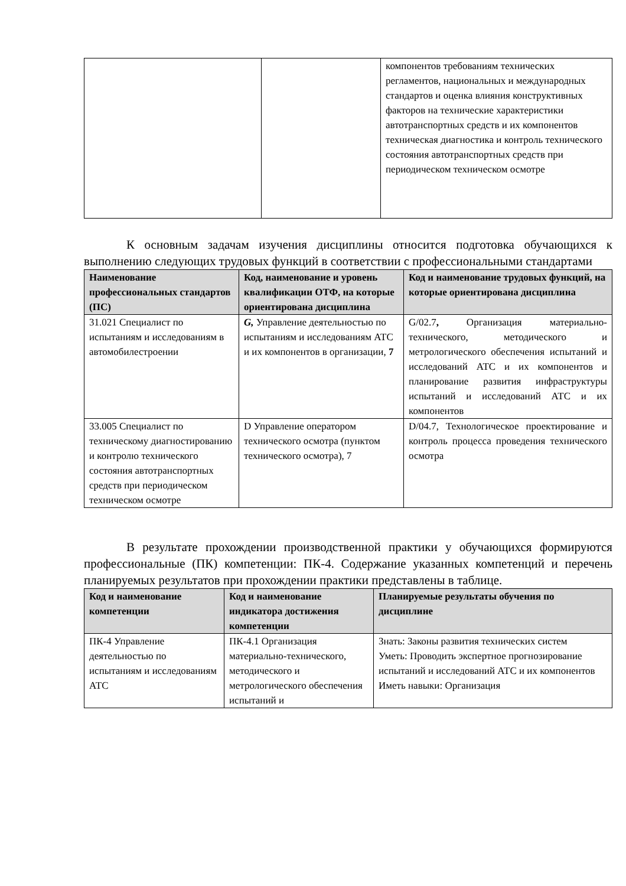| | | компонентов требованиям технических регламентов, национальных и международных стандартов и оценка влияния конструктивных факторов на технические характеристики автотранспортных средств и их компонентов техническая диагностика и контроль технического состояния автотранспортных средств при периодическом техническом осмотре |
К основным задачам изучения дисциплины относится подготовка обучающихся к выполнению следующих трудовых функций в соответствии с профессиональными стандартами
| Наименование профессиональных стандартов (ПС) | Код, наименование и уровень квалификации ОТФ, на которые ориентирована дисциплина | Код и наименование трудовых функций, на которые ориентирована дисциплина |
| --- | --- | --- |
| 31.021 Специалист по испытаниям и исследованиям в автомобилестроении | G, Управление деятельностью по испытаниям и исследованиям АТС и их компонентов в организации, 7 | G/02.7 , Организация материально-технического, методического и метрологического обеспечения испытаний и исследований АТС и их компонентов и планирование развития инфраструктуры испытаний и исследований АТС и их компонентов |
| 33.005 Специалист по техническому диагностированию и контролю технического состояния автотранспортных средств при периодическом техническом осмотре | D Управление оператором технического осмотра (пунктом технического осмотра), 7 | D/04.7, Технологическое проектирование и контроль процесса проведения технического осмотра |
В результате прохождении производственной практики у обучающихся формируются профессиональные (ПК) компетенции: ПК-4. Содержание указанных компетенций и перечень планируемых результатов при прохождении практики представлены в таблице.
| Код и наименование компетенции | Код и наименование индикатора достижения компетенции | Планируемые результаты обучения по дисциплине |
| --- | --- | --- |
| ПК-4 Управление деятельностью по испытаниям и исследованиям АТС | ПК-4.1 Организация материально-технического, методического и метрологического обеспечения испытаний и | Знать: Законы развития технических систем Уметь: Проводить экспертное прогнозирование испытаний и исследований АТС и их компонентов Иметь навыки: Организация |